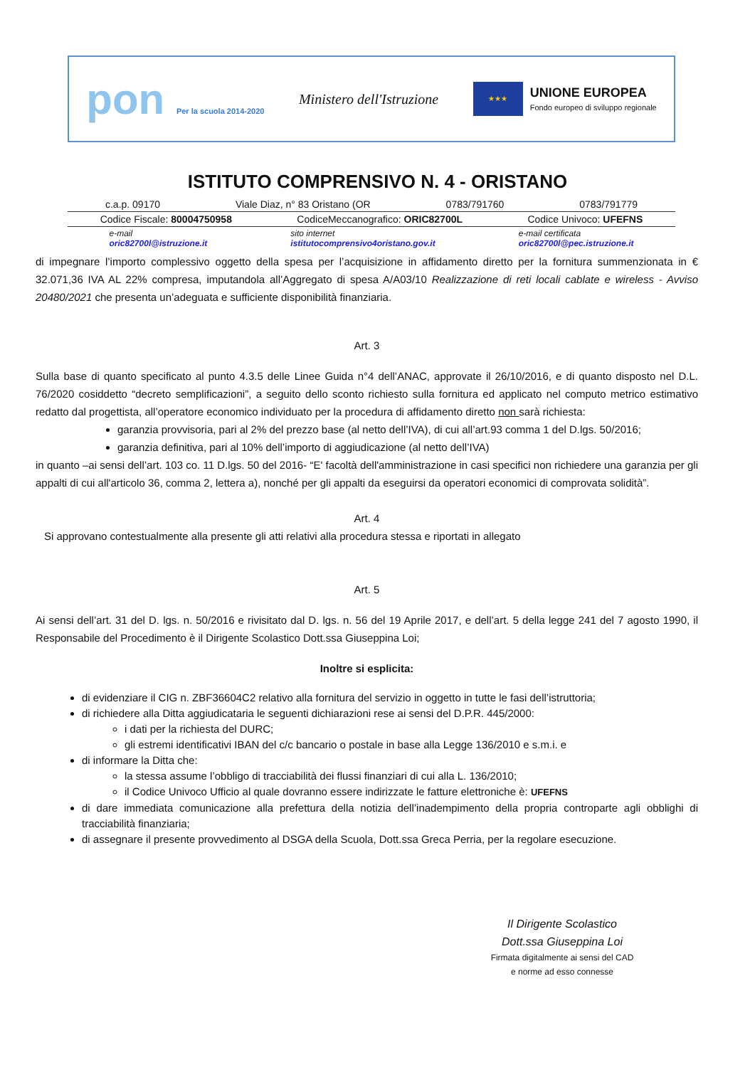pon Per la scuola 2014-2020
Ministero dell'Istruzione
★★★
UNIONE EUROPEA
Fondo europeo di sviluppo regionale
ISTITUTO COMPRENSIVO N. 4 - ORISTANO
c.a.p. 09170 Viale Diaz, n° 83 Oristano (OR 0783/791760 0783/791779
Codice Fiscale: 80004750958 CodiceMeccanografico: ORIC82700L Codice Univoco: UFEFNS
e-mail
oric82700l@istruzione.it sito internet
istitutocomprensivo4oristano.gov.it e-mail certificata
oric82700l@pec.istruzione.it
di impegnare l’importo complessivo oggetto della spesa per l’acquisizione in affidamento diretto per la fornitura summenzionata in € 32.071,36 IVA AL 22% compresa, imputandola all’Aggregato di spesa A/A03/10 Realizzazione di reti locali cablate e wireless - Avviso 20480/2021 che presenta un’adeguata e sufficiente disponibilità finanziaria.
Art. 3
Sulla base di quanto specificato al punto 4.3.5 delle Linee Guida n°4 dell’ANAC, approvate il 26/10/2016, e di quanto disposto nel D.L. 76/2020 cosiddetto “decreto semplificazioni”, a seguito dello sconto richiesto sulla fornitura ed applicato nel computo metrico estimativo redatto dal progettista, all’operatore economico individuato per la procedura di affidamento diretto non sarà richiesta:
garanzia provvisoria, pari al 2% del prezzo base (al netto dell’IVA), di cui all’art.93 comma 1 del D.lgs. 50/2016;
garanzia definitiva, pari al 10% dell’importo di aggiudicazione (al netto dell’IVA)
in quanto –ai sensi dell’art. 103 co. 11 D.lgs. 50 del 2016- “E' facoltà dell'amministrazione in casi specifici non richiedere una garanzia per gli appalti di cui all'articolo 36, comma 2, lettera a), nonché per gli appalti da eseguirsi da operatori economici di comprovata solidità”.
Art. 4
Si approvano contestualmente alla presente gli atti relativi alla procedura stessa e riportati in allegato
Art. 5
Ai sensi dell’art. 31 del D. lgs. n. 50/2016 e rivisitato dal D. lgs. n. 56 del 19 Aprile 2017, e dell’art. 5 della legge 241 del 7 agosto 1990, il Responsabile del Procedimento è il Dirigente Scolastico Dott.ssa Giuseppina Loi;
Inoltre si esplicita:
di evidenziare il CIG n. ZBF36604C2 relativo alla fornitura del servizio in oggetto in tutte le fasi dell’istruttoria;
di richiedere alla Ditta aggiudicataria le seguenti dichiarazioni rese ai sensi del D.P.R. 445/2000:
i dati per la richiesta del DURC;
gli estremi identificativi IBAN del c/c bancario o postale in base alla Legge 136/2010 e s.m.i. e
di informare la Ditta che:
la stessa assume l’obbligo di tracciabilità dei flussi finanziari di cui alla L. 136/2010;
il Codice Univoco Ufficio al quale dovranno essere indirizzate le fatture elettroniche è: UFEFNS
di dare immediata comunicazione alla prefettura della notizia dell’inadempimento della propria controparte agli obblighi di tracciabilità finanziaria;
di assegnare il presente provvedimento al DSGA della Scuola, Dott.ssa Greca Perria, per la regolare esecuzione.
Il Dirigente Scolastico
Dott.ssa Giuseppina Loi
Firmata digitalmente ai sensi del CAD
e norme ad esso connesse